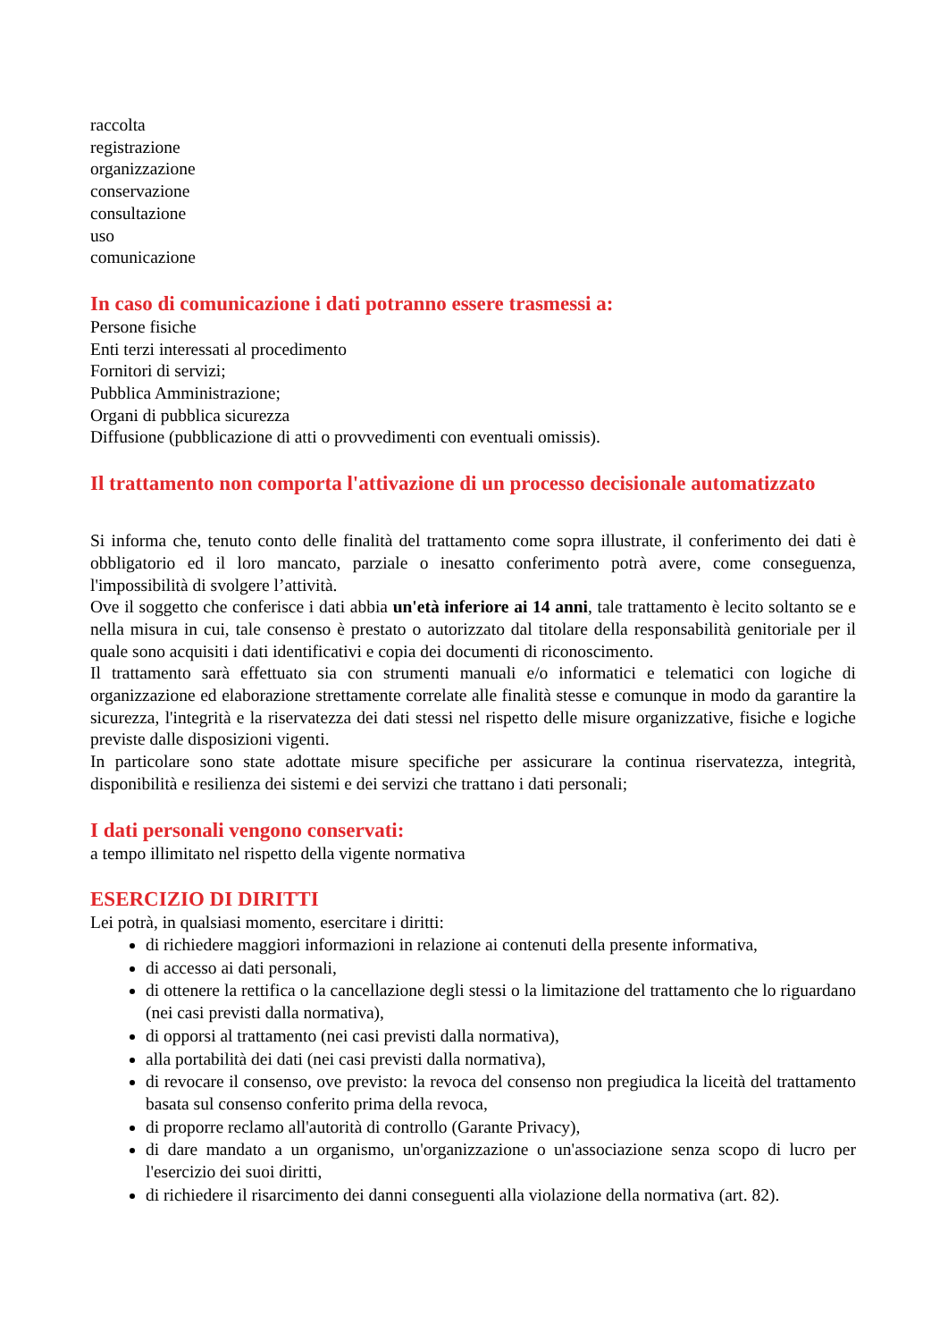raccolta
registrazione
organizzazione
conservazione
consultazione
uso
comunicazione
In caso di comunicazione i dati potranno essere trasmessi a:
Persone fisiche
Enti terzi interessati al procedimento
Fornitori di servizi;
Pubblica Amministrazione;
Organi di pubblica sicurezza
Diffusione (pubblicazione di atti o provvedimenti con eventuali omissis).
Il trattamento non comporta l'attivazione di un processo decisionale automatizzato
Si informa che, tenuto conto delle finalità del trattamento come sopra illustrate, il conferimento dei dati è obbligatorio ed il loro mancato, parziale o inesatto conferimento potrà avere, come conseguenza, l'impossibilità di svolgere l’attività.
Ove il soggetto che conferisce i dati abbia un'età inferiore ai 14 anni, tale trattamento è lecito soltanto se e nella misura in cui, tale consenso è prestato o autorizzato dal titolare della responsabilità genitoriale per il quale sono acquisiti i dati identificativi e copia dei documenti di riconoscimento.
Il trattamento sarà effettuato sia con strumenti manuali e/o informatici e telematici con logiche di organizzazione ed elaborazione strettamente correlate alle finalità stesse e comunque in modo da garantire la sicurezza, l'integrità e la riservatezza dei dati stessi nel rispetto delle misure organizzative, fisiche e logiche previste dalle disposizioni vigenti.
In particolare sono state adottate misure specifiche per assicurare la continua riservatezza, integrità, disponibilità e resilienza dei sistemi e dei servizi che trattano i dati personali;
I dati personali vengono conservati:
a tempo illimitato nel rispetto della vigente normativa
ESERCIZIO DI DIRITTI
Lei potrà, in qualsiasi momento, esercitare i diritti:
di richiedere maggiori informazioni in relazione ai contenuti della presente informativa,
di accesso ai dati personali,
di ottenere la rettifica o la cancellazione degli stessi o la limitazione del trattamento che lo riguardano (nei casi previsti dalla normativa),
di opporsi al trattamento (nei casi previsti dalla normativa),
alla portabilità dei dati (nei casi previsti dalla normativa),
di revocare il consenso, ove previsto: la revoca del consenso non pregiudica la liceità del trattamento basata sul consenso conferito prima della revoca,
di proporre reclamo all'autorità di controllo (Garante Privacy),
di dare mandato a un organismo, un'organizzazione o un'associazione senza scopo di lucro per l'esercizio dei suoi diritti,
di richiedere il risarcimento dei danni conseguenti alla violazione della normativa (art. 82).